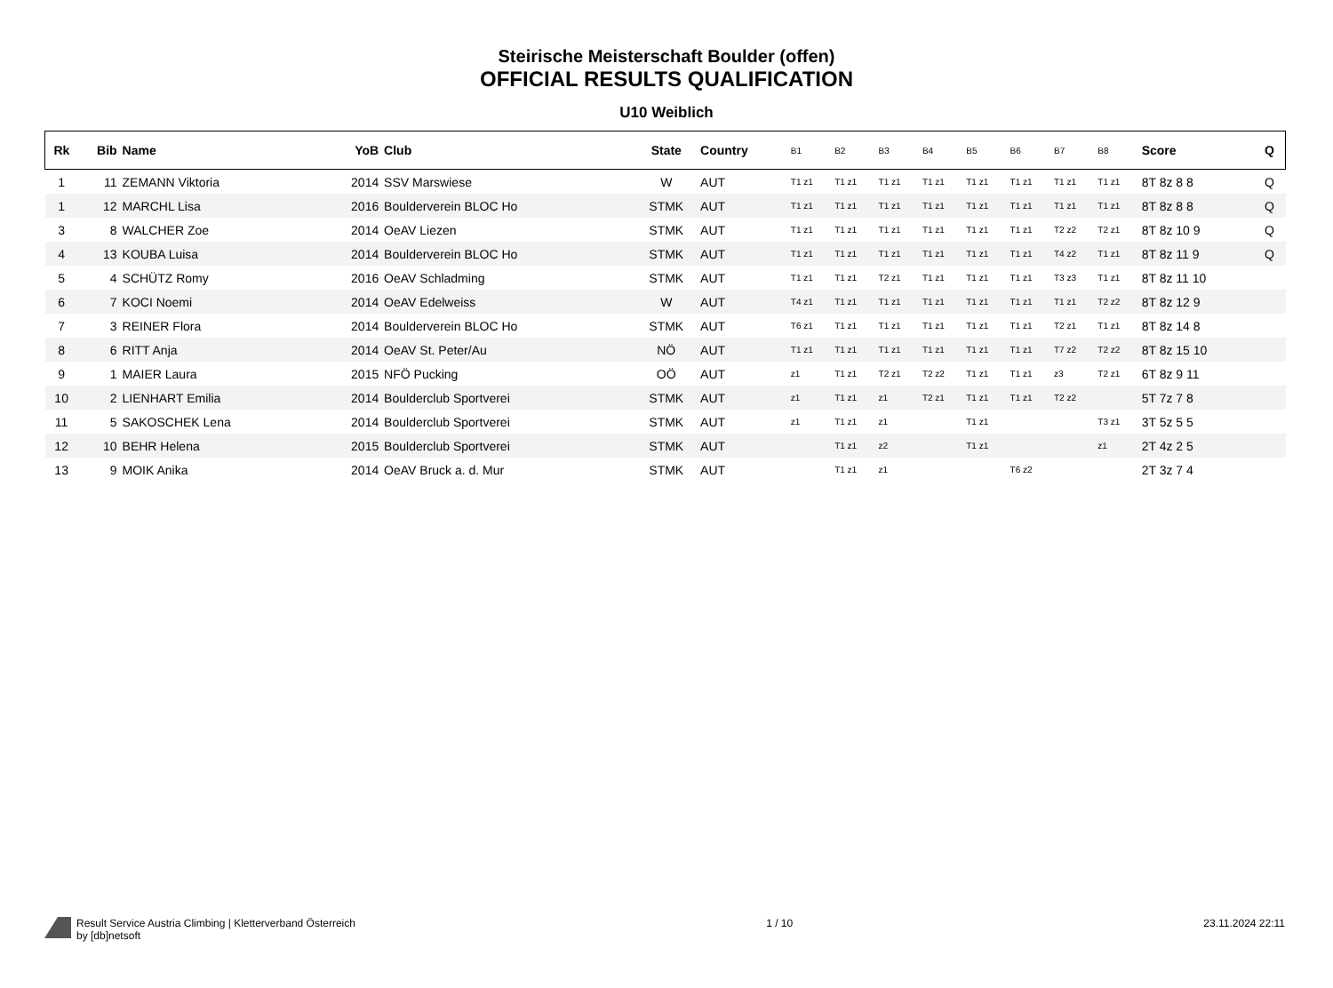Steirische Meisterschaft Boulder (offen)
OFFICIAL RESULTS QUALIFICATION
U10 Weiblich
| Rk | Bib | Name | YoB | Club | State | Country | B1 | B2 | B3 | B4 | B5 | B6 | B7 | B8 | Score | Q |
| --- | --- | --- | --- | --- | --- | --- | --- | --- | --- | --- | --- | --- | --- | --- | --- | --- |
| 1 | 11 | ZEMANN Viktoria | 2014 | SSV Marswiese | W | AUT | T1 z1 | T1 z1 | T1 z1 | T1 z1 | T1 z1 | T1 z1 | T1 z1 | T1 z1 | 8T 8z 8 8 | Q |
| 1 | 12 | MARCHL Lisa | 2016 | Boulderverein BLOC Ho | STMK | AUT | T1 z1 | T1 z1 | T1 z1 | T1 z1 | T1 z1 | T1 z1 | T1 z1 | T1 z1 | 8T 8z 8 8 | Q |
| 3 | 8 | WALCHER Zoe | 2014 | OeAV Liezen | STMK | AUT | T1 z1 | T1 z1 | T1 z1 | T1 z1 | T1 z1 | T1 z1 | T2 z2 | T2 z1 | 8T 8z 10 9 | Q |
| 4 | 13 | KOUBA Luisa | 2014 | Boulderverein BLOC Ho | STMK | AUT | T1 z1 | T1 z1 | T1 z1 | T1 z1 | T1 z1 | T1 z1 | T4 z2 | T1 z1 | 8T 8z 11 9 | Q |
| 5 | 4 | SCHÜTZ Romy | 2016 | OeAV Schladming | STMK | AUT | T1 z1 | T1 z1 | T2 z1 | T1 z1 | T1 z1 | T1 z1 | T3 z3 | T1 z1 | 8T 8z 11 10 | |
| 6 | 7 | KOCI Noemi | 2014 | OeAV Edelweiss | W | AUT | T4 z1 | T1 z1 | T1 z1 | T1 z1 | T1 z1 | T1 z1 | T1 z1 | T2 z2 | 8T 8z 12 9 | |
| 7 | 3 | REINER Flora | 2014 | Boulderverein BLOC Ho | STMK | AUT | T6 z1 | T1 z1 | T1 z1 | T1 z1 | T1 z1 | T1 z1 | T2 z1 | T1 z1 | 8T 8z 14 8 | |
| 8 | 6 | RITT Anja | 2014 | OeAV St. Peter/Au | NÖ | AUT | T1 z1 | T1 z1 | T1 z1 | T1 z1 | T1 z1 | T1 z1 | T7 z2 | T2 z2 | 8T 8z 15 10 | |
| 9 | 1 | MAIER Laura | 2015 | NFÖ Pucking | OÖ | AUT | z1 | T1 z1 | T2 z1 | T2 z2 | T1 z1 | T1 z1 | z3 | T2 z1 | 6T 8z 9 11 | |
| 10 | 2 | LIENHART Emilia | 2014 | Boulderclub Sportverei | STMK | AUT | z1 | T1 z1 | z1 | T2 z1 | T1 z1 | T1 z1 | T2 z2 | | 5T 7z 7 8 | |
| 11 | 5 | SAKOSCHEK Lena | 2014 | Boulderclub Sportverei | STMK | AUT | z1 | T1 z1 | z1 | | T1 z1 | | | T3 z1 | 3T 5z 5 5 | |
| 12 | 10 | BEHR Helena | 2015 | Boulderclub Sportverei | STMK | AUT | | T1 z1 | z2 | | T1 z1 | | | z1 | 2T 4z 2 5 | |
| 13 | 9 | MOIK Anika | 2014 | OeAV Bruck a. d. Mur | STMK | AUT | | T1 z1 | z1 | | | T6 z2 | | | 2T 3z 7 4 | |
Result Service Austria Climbing | Kletterverband Österreich
by [db]netsoft
1 / 10 23.11.2024 22:11